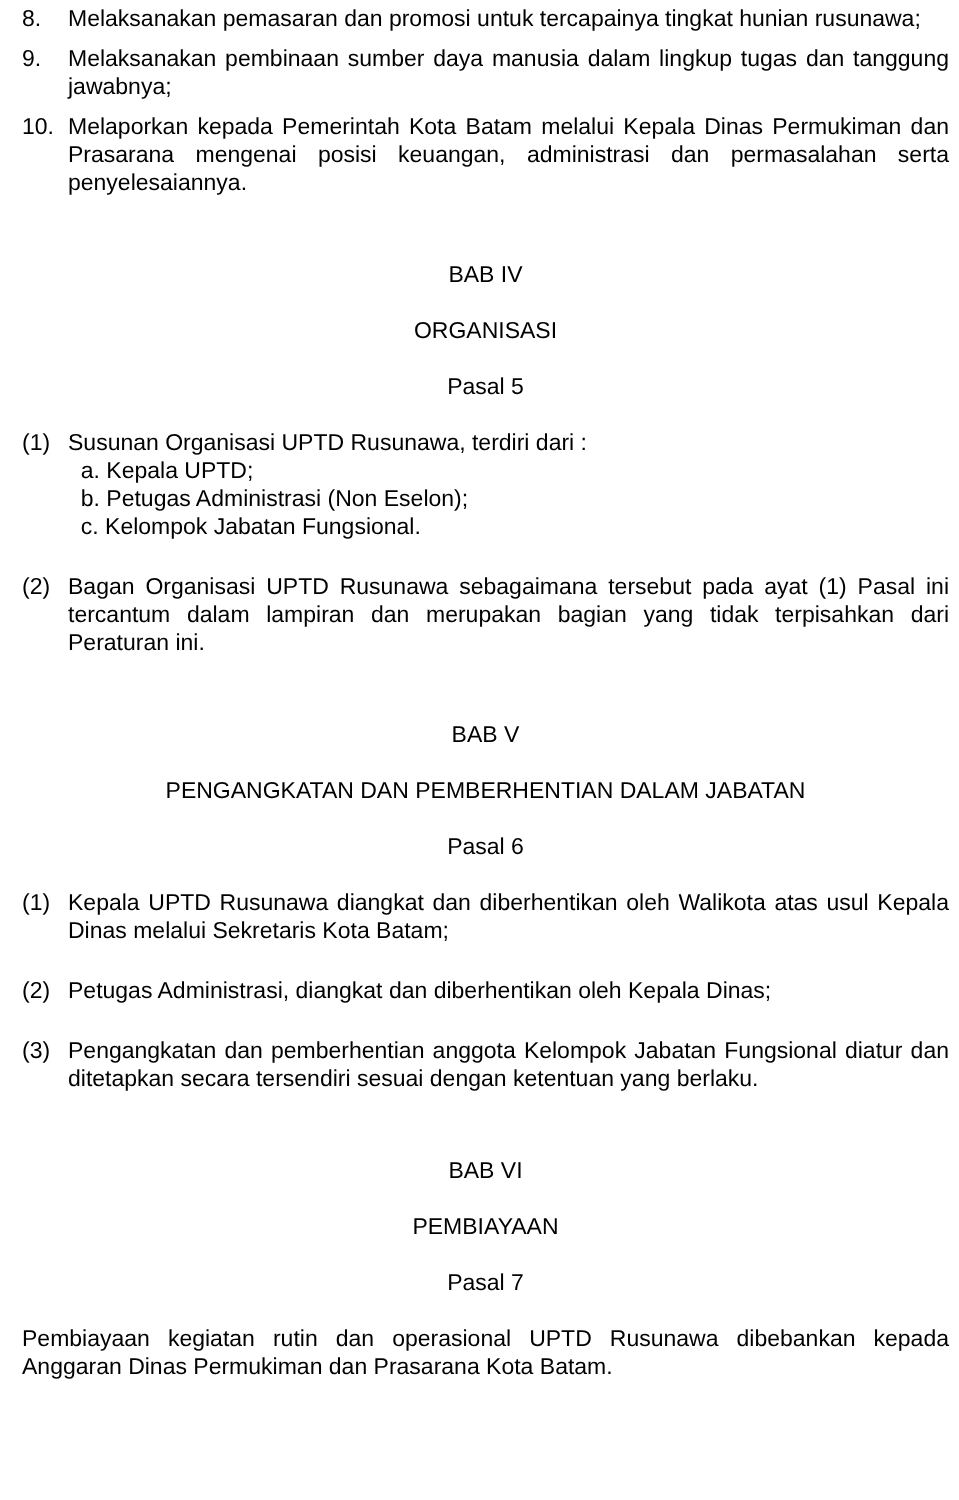8. Melaksanakan pemasaran dan promosi untuk tercapainya tingkat hunian rusunawa;
9. Melaksanakan pembinaan sumber daya manusia dalam lingkup tugas dan tanggung jawabnya;
10. Melaporkan kepada Pemerintah Kota Batam melalui Kepala Dinas Permukiman dan Prasarana mengenai posisi keuangan, administrasi dan permasalahan serta penyelesaiannya.
BAB IV
ORGANISASI
Pasal 5
(1) Susunan Organisasi UPTD Rusunawa, terdiri dari :
a. Kepala UPTD;
b. Petugas Administrasi (Non Eselon);
c. Kelompok Jabatan Fungsional.
(2) Bagan Organisasi UPTD Rusunawa sebagaimana tersebut pada ayat (1) Pasal ini tercantum dalam lampiran dan merupakan bagian yang tidak terpisahkan dari Peraturan ini.
BAB V
PENGANGKATAN DAN PEMBERHENTIAN DALAM JABATAN
Pasal 6
(1) Kepala UPTD Rusunawa diangkat dan diberhentikan oleh Walikota atas usul Kepala Dinas melalui Sekretaris Kota Batam;
(2) Petugas Administrasi, diangkat dan diberhentikan oleh Kepala Dinas;
(3) Pengangkatan dan pemberhentian anggota Kelompok Jabatan Fungsional diatur dan ditetapkan secara tersendiri sesuai dengan ketentuan yang berlaku.
BAB VI
PEMBIAYAAN
Pasal 7
Pembiayaan kegiatan rutin dan operasional UPTD Rusunawa dibebankan kepada Anggaran Dinas Permukiman dan Prasarana Kota Batam.